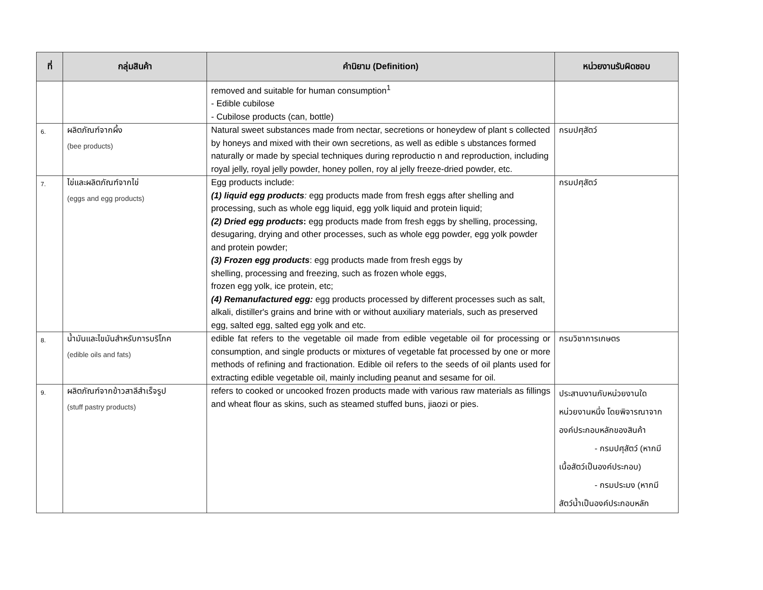| ที่ | กลุ่มสินค้า | คำนิยาม (Definition) | หน่วยงานรับผิดชอบ |
| --- | --- | --- | --- |
| | | removed and suitable for human consumption<sup>1</sup> - Edible cubilose - Cubilose products (can, bottle) | |
| 6. | ผลิตภัณฑ์จากผึ้ง (bee products) | Natural sweet substances made from nectar, secretions or honeydew of plant s collected by honeys and mixed with their own secretions, as well as edible s ubstances formed naturally or made by special techniques during reproductio n and reproduction, including royal jelly, royal jelly powder, honey pollen, roy al jelly freeze-dried powder, etc. | กรมปศุสัตว์ |
| 7. | ไข่และผลิตภัณฑ์จากไข่ (eggs and egg products) | Egg products include: (1) liquid egg products : egg products made from fresh eggs after shelling and processing, such as whole egg liquid, egg yolk liquid and protein liquid; (2) Dried egg products : egg products made from fresh eggs by shelling, processing, desugaring, drying and other processes, such as whole egg powder, egg yolk powder and protein powder; (3) Frozen egg products : egg products made from fresh eggs by shelling, processing and freezing, such as frozen whole eggs, frozen egg yolk, ice protein, etc; (4) Remanufactured egg: egg products processed by different processes such as salt, alkali, distiller's grains and brine with or without auxiliary materials, such as preserved egg, salted egg, salted egg yolk and etc. | กรมปศุสัตว์ |
| 8. | น้ำมันและไขมันสำหรับการบริโภค (edible oils and fats) | edible fat refers to the vegetable oil made from edible vegetable oil for processing or consumption, and single products or mixtures of vegetable fat processed by one or more methods of refining and fractionation. Edible oil refers to the seeds of oil plants used for extracting edible vegetable oil, mainly including peanut and sesame for oil. | กรมวิชาการเกษตร |
| 9. | ผลิตภัณฑ์จากข้าวสาลีสำเร็จรูป (stuff pastry products) | refers to cooked or uncooked frozen products made with various raw materials as fillings and wheat flour as skins, such as steamed stuffed buns, jiaozi or pies. | ประสานงานกับหน่วยงานใด หน่วยงานหนึ่ง โดยพิจารณาจาก องค์ประกอบหลักของสินค้า - กรมปศุสัตว์ (หากมี เนื้อสัตว์เป็นองค์ประกอบ) - กรมประมง (หากมี สัตว์น้ำเป็นองค์ประกอบหลัก |